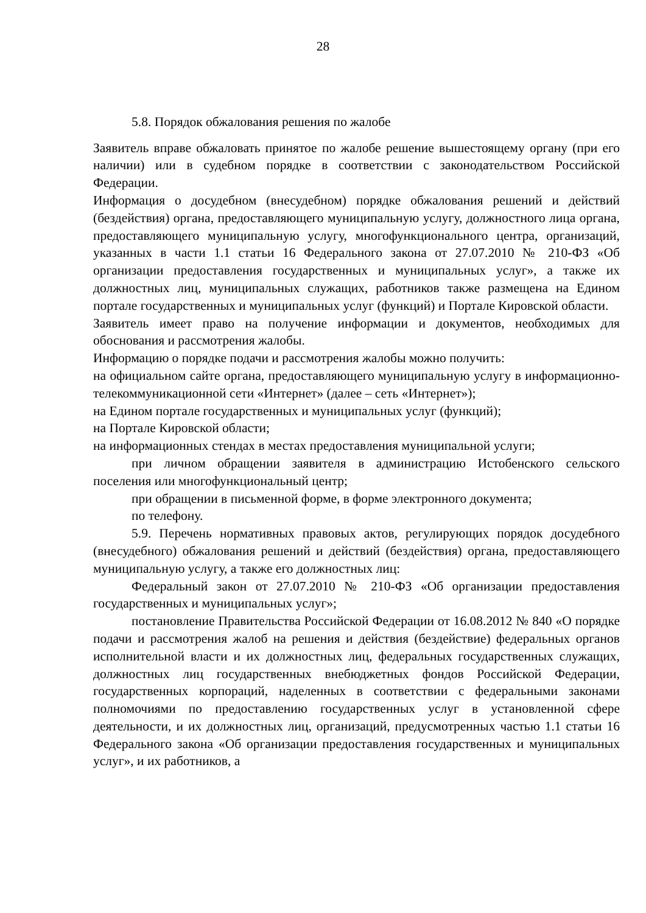28
5.8. Порядок обжалования решения по жалобе
Заявитель вправе обжаловать принятое по жалобе решение вышестоящему органу (при его наличии) или в судебном порядке в соответствии с законодательством Российской Федерации.
Информация о досудебном (внесудебном) порядке обжалования решений и действий (бездействия) органа, предоставляющего муниципальную услугу, должностного лица органа, предоставляющего муниципальную услугу, многофункционального центра, организаций, указанных в части 1.1 статьи 16 Федерального закона от 27.07.2010 № 210-ФЗ «Об организации предоставления государственных и муниципальных услуг», а также их должностных лиц, муниципальных служащих, работников также размещена на Едином портале государственных и муниципальных услуг (функций) и Портале Кировской области.
Заявитель имеет право на получение информации и документов, необходимых для обоснования и рассмотрения жалобы.
Информацию о порядке подачи и рассмотрения жалобы можно получить:
на официальном сайте органа, предоставляющего муниципальную услугу в информационно-телекоммуникационной сети «Интернет» (далее – сеть «Интернет»);
на Едином портале государственных и муниципальных услуг (функций);
на Портале Кировской области;
на информационных стендах в местах предоставления муниципальной услуги;
при личном обращении заявителя в администрацию Истобенского сельского поселения или многофункциональный центр;
при обращении в письменной форме, в форме электронного документа;
по телефону.
5.9. Перечень нормативных правовых актов, регулирующих порядок досудебного (внесудебного) обжалования решений и действий (бездействия) органа, предоставляющего муниципальную услугу, а также его должностных лиц:
Федеральный закон от 27.07.2010 № 210-ФЗ «Об организации предоставления государственных и муниципальных услуг»;
постановление Правительства Российской Федерации от 16.08.2012 № 840 «О порядке подачи и рассмотрения жалоб на решения и действия (бездействие) федеральных органов исполнительной власти и их должностных лиц, федеральных государственных служащих, должностных лиц государственных внебюджетных фондов Российской Федерации, государственных корпораций, наделенных в соответствии с федеральными законами полномочиями по предоставлению государственных услуг в установленной сфере деятельности, и их должностных лиц, организаций, предусмотренных частью 1.1 статьи 16 Федерального закона «Об организации предоставления государственных и муниципальных услуг», и их работников, а